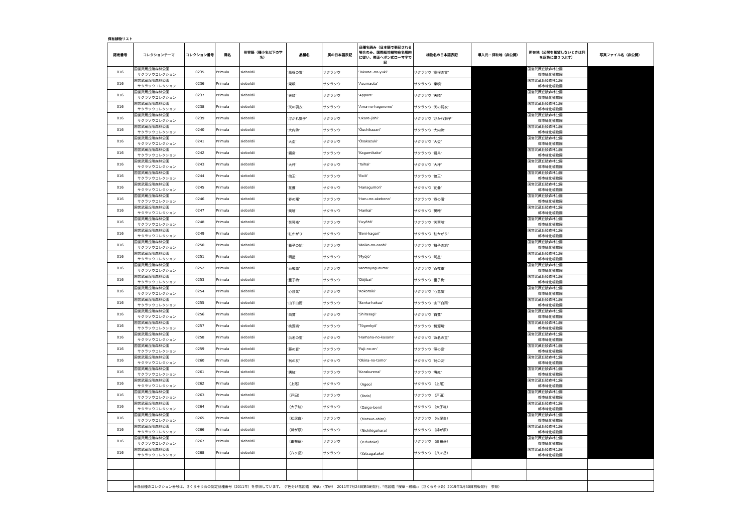保有植物リスト
| 認定番号 | コレクションテーマ | コレクション番号 | 属名 | 形容語（種小名以下の学名） | 品種名 | 属の日本語表記 | 品種名読み（日本語で表記される場合のみ、国際栽培植物命名規約に従い、修正ヘボン式ローマ字で記 | 植物名の日本語表記 | 導入元・採取地（非公開） | 所在地（公開を希望しないときは列を灰色に塗りつぶす） | 写真ファイル名（非公開） |
| --- | --- | --- | --- | --- | --- | --- | --- | --- | --- | --- | --- |
| 016 | 国営武蔵丘陵森林公園 サクラソウコレクション | 0235 | Primula | sieboldii | ‘高根の雪’ | サクラソウ | ‘Takane -no-yuki’ | サクラソウ ‘高根の雪’ | | 国営武蔵丘陵森林公園 都市緑化植物園 | |
| 016 | 国営武蔵丘陵森林公園 サクラソウコレクション | 0236 | Primula | sieboldii | ‘東唄’ | サクラソウ | ‘Azumauta’ | サクラソウ ‘東唄’ | | 国営武蔵丘陵森林公園 都市緑化植物園 | |
| 016 | 国営武蔵丘陵森林公園 サクラソウコレクション | 0237 | Primula | sieboldii | ‘天晴’ | サクラソウ | ‘Appare’ | サクラソウ ‘天晴’ | | 国営武蔵丘陵森林公園 都市緑化植物園 | |
| 016 | 国営武蔵丘陵森林公園 サクラソウコレクション | 0238 | Primula | sieboldii | ‘天の羽衣’ | サクラソウ | ‘Ama-no-hagoromo’ | サクラソウ ‘天の羽衣’ | | 国営武蔵丘陵森林公園 都市緑化植物園 | |
| 016 | 国営武蔵丘陵森林公園 サクラソウコレクション | 0239 | Primula | sieboldii | ‘浮かれ獅子’ | サクラソウ | ‘Ukare-jishi’ | サクラソウ ‘浮かれ獅子’ | | 国営武蔵丘陵森林公園 都市緑化植物園 | |
| 016 | 国営武蔵丘陵森林公園 サクラソウコレクション | 0240 | Primula | sieboldii | ‘大内飾’ | サクラソウ | ‘Ōuchikazari’ | サクラソウ ‘大内飾’ | | 国営武蔵丘陵森林公園 都市緑化植物園 | |
| 016 | 国営武蔵丘陵森林公園 サクラソウコレクション | 0241 | Primula | sieboldii | ‘大盃’ | サクラソウ | ‘Ōsakazuki’ | サクラソウ ‘大盃’ | | 国営武蔵丘陵森林公園 都市緑化植物園 | |
| 016 | 国営武蔵丘陵森林公園 サクラソウコレクション | 0242 | Primula | sieboldii | ‘鏡帛’ | サクラソウ | ‘Kagamikake’ | サクラソウ ‘鏡帛’ | | 国営武蔵丘陵森林公園 都市緑化植物園 | |
| 016 | 国営武蔵丘陵森林公園 サクラソウコレクション | 0243 | Primula | sieboldii | ‘大杯’ | サクラソウ | ‘Taihai’ | サクラソウ ‘大杯’ | | 国営武蔵丘陵森林公園 都市緑化植物園 | |
| 016 | 国営武蔵丘陵森林公園 サクラソウコレクション | 0244 | Primula | sieboldii | ‘倍王’ | サクラソウ | ‘Baiō’ | サクラソウ ‘倍王’ | | 国営武蔵丘陵森林公園 都市緑化植物園 | |
| 016 | 国営武蔵丘陵森林公園 サクラソウコレクション | 0245 | Primula | sieboldii | ‘花曇’ | サクラソウ | ‘Hanagumori’ | サクラソウ ‘花曇’ | | 国営武蔵丘陵森林公園 都市緑化植物園 | |
| 016 | 国営武蔵丘陵森林公園 サクラソウコレクション | 0246 | Primula | sieboldii | ‘春の曙’ | サクラソウ | ‘Haru-no-akebono’ | サクラソウ ‘春の曙’ | | 国営武蔵丘陵森林公園 都市緑化植物園 | |
| 016 | 国営武蔵丘陵森林公園 サクラソウコレクション | 0247 | Primula | sieboldii | ‘樊噲’ | サクラソウ | ‘Hankai’ | サクラソウ ‘樊噲’ | | 国営武蔵丘陵森林公園 都市緑化植物園 | |
| 016 | 国営武蔵丘陵森林公園 サクラソウコレクション | 0248 | Primula | sieboldii | ‘芙蓉峰’ | サクラソウ | ‘Fuyōhō’ | サクラソウ ‘芙蓉峰’ | | 国営武蔵丘陵森林公園 都市緑化植物園 | |
| 016 | 国営武蔵丘陵森林公園 サクラソウコレクション | 0249 | Primula | sieboldii | ‘紅かがり’ | サクラソウ | ‘Beni-kagari’ | サクラソウ ‘紅かがり’ | | 国営武蔵丘陵森林公園 都市緑化植物園 | |
| 016 | 国営武蔵丘陵森林公園 サクラソウコレクション | 0250 | Primula | sieboldii | ‘舞子の旭’ | サクラソウ | ‘Maiko-no-asahi’ | サクラソウ ‘舞子の旭’ | | 国営武蔵丘陵森林公園 都市緑化植物園 | |
| 016 | 国営武蔵丘陵森林公園 サクラソウコレクション | 0251 | Primula | sieboldii | ‘明星’ | サクラソウ | ‘Myōjō’ | サクラソウ ‘明星’ | | 国営武蔵丘陵森林公園 都市緑化植物園 | |
| 016 | 国営武蔵丘陵森林公園 サクラソウコレクション | 0252 | Primula | sieboldii | ‘百夜車’ | サクラソウ | ‘Momoyoguruma’ | サクラソウ ‘百夜車’ | | 国営武蔵丘陵森林公園 都市緑化植物園 | |
| 016 | 国営武蔵丘陵森林公園 サクラソウコレクション | 0253 | Primula | sieboldii | ‘童子梅’ | サクラソウ | ‘Dōjibai’ | サクラソウ ‘童子梅’ | | 国営武蔵丘陵森林公園 都市緑化植物園 | |
| 016 | 国営武蔵丘陵森林公園 サクラソウコレクション | 0254 | Primula | sieboldii | ‘心意気’ | サクラソウ | ‘Kokoroiki’ | サクラソウ ‘心意気’ | | 国営武蔵丘陵森林公園 都市緑化植物園 | |
| 016 | 国営武蔵丘陵森林公園 サクラソウコレクション | 0255 | Primula | sieboldii | ‘山下白雨’ | サクラソウ | ‘Sanka-hakuu’ | サクラソウ ‘山下白雨’ | | 国営武蔵丘陵森林公園 都市緑化植物園 | |
| 016 | 国営武蔵丘陵森林公園 サクラソウコレクション | 0256 | Primula | sieboldii | ‘白鷺’ | サクラソウ | ‘Shirasagi’ | サクラソウ ‘白鷺’ | | 国営武蔵丘陵森林公園 都市緑化植物園 | |
| 016 | 国営武蔵丘陵森林公園 サクラソウコレクション | 0257 | Primula | sieboldii | ‘桃源境’ | サクラソウ | ‘Tōgenkyō’ | サクラソウ ‘桃源境’ | | 国営武蔵丘陵森林公園 都市緑化植物園 | |
| 016 | 国営武蔵丘陵森林公園 サクラソウコレクション | 0258 | Primula | sieboldii | ‘浜名の重’ | サクラソウ | ‘Hamana-no-kasane’ | サクラソウ ‘浜名の重’ | | 国営武蔵丘陵森林公園 都市緑化植物園 | |
| 016 | 国営武蔵丘陵森林公園 サクラソウコレクション | 0259 | Primula | sieboldii | ‘藤の宴’ | サクラソウ | ‘Fuji-no-en’ | サクラソウ ‘藤の宴’ | | 国営武蔵丘陵森林公園 都市緑化植物園 | |
| 016 | 国営武蔵丘陵森林公園 サクラソウコレクション | 0260 | Primula | sieboldii | ‘翁の友’ | サクラソウ | ‘Okina-no-tomo’ | サクラソウ ‘翁の友’ | | 国営武蔵丘陵森林公園 都市緑化植物園 | |
| 016 | 国営武蔵丘陵森林公園 サクラソウコレクション | 0261 | Primula | sieboldii | ‘唐紅’ | サクラソウ | ‘Karakurenai’ | サクラソウ ‘唐紅’ | | 国営武蔵丘陵森林公園 都市緑化植物園 | |
| 016 | 国営武蔵丘陵森林公園 サクラソウコレクション | 0262 | Primula | sieboldii | （上尾） | サクラソウ | （Ageo） | サクラソウ （上尾） | | 国営武蔵丘陵森林公園 都市緑化植物園 | |
| 016 | 国営武蔵丘陵森林公園 サクラソウコレクション | 0263 | Primula | sieboldii | （戸田） | サクラソウ | （Toda） | サクラソウ （戸田） | | 国営武蔵丘陵森林公園 都市緑化植物園 | |
| 016 | 国営武蔵丘陵森林公園 サクラソウコレクション | 0264 | Primula | sieboldii | （大子紅） | サクラソウ | （Daigo-beni） | サクラソウ （大子紅） | | 国営武蔵丘陵森林公園 都市緑化植物園 | |
| 016 | 国営武蔵丘陵森林公園 サクラソウコレクション | 0265 | Primula | sieboldii | （松尾白） | サクラソウ | （Matsuo-shiro） | サクラソウ （松尾白） | | 国営武蔵丘陵森林公園 都市緑化植物園 | |
| 016 | 国営武蔵丘陵森林公園 サクラソウコレクション | 0266 | Primula | sieboldii | （錦が原） | サクラソウ | （Nishikigahara） | サクラソウ （錦が原） | | 国営武蔵丘陵森林公園 都市緑化植物園 | |
| 016 | 国営武蔵丘陵森林公園 サクラソウコレクション | 0267 | Primula | sieboldii | （由布岳） | サクラソウ | （Yufudake） | サクラソウ （由布岳） | | 国営武蔵丘陵森林公園 都市緑化植物園 | |
| 016 | 国営武蔵丘陵森林公園 サクラソウコレクション | 0268 | Primula | sieboldii | （八ヶ岳） | サクラソウ | （Yatsugatake） | サクラソウ （八ヶ岳） | | 国営武蔵丘陵森林公園 都市緑化植物園 | |
| | ※各品種のコレクション番号は、さくらそう会の認定品種番号（2011年）を参照しています。 （『色分け花図鑑 桜草』（学研） 2011年7月24日第3刷発行,『花図鑑『桜草・続編』』（さくらそう会）2019年3月30日初版発行 参照） | | | | | | | | | | |